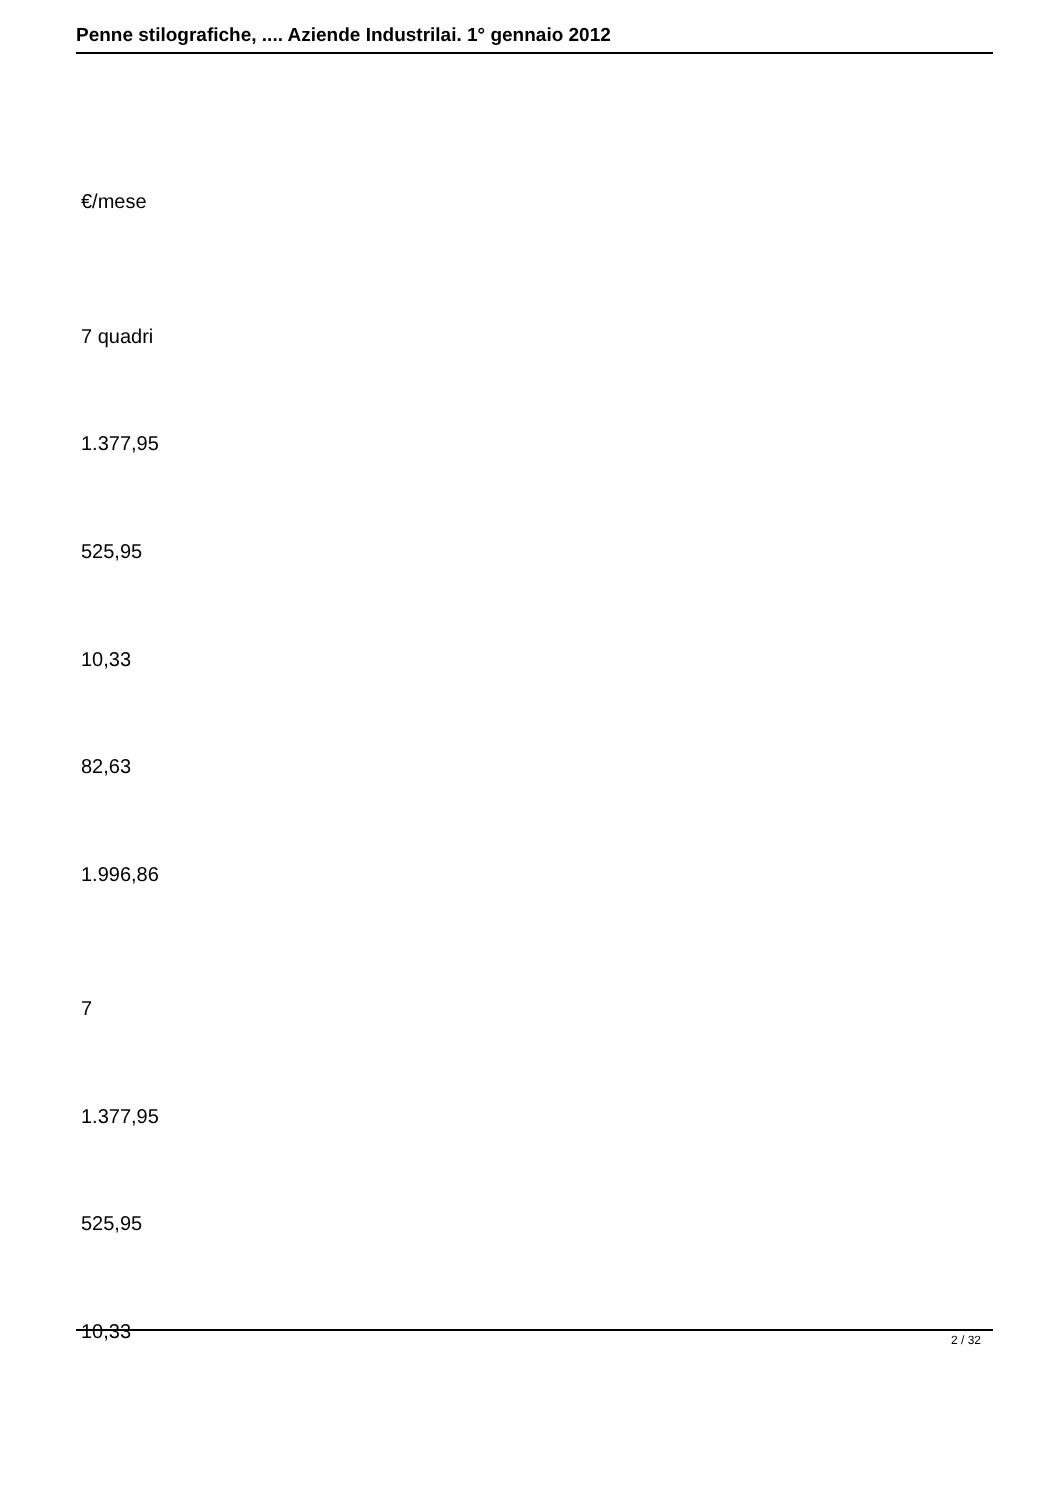Penne stilografiche, .... Aziende Industrilai. 1° gennaio 2012
€/mese
7 quadri
1.377,95
525,95
10,33
82,63
1.996,86
7
1.377,95
525,95
10,33
2 / 32